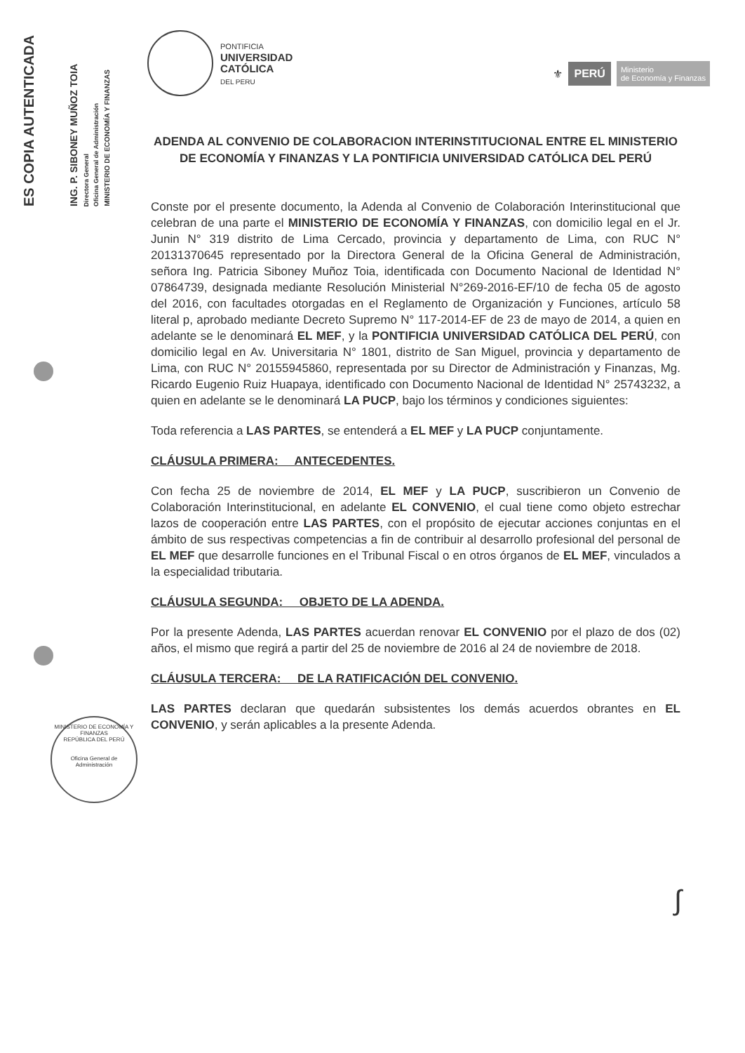ES COPIA AUTENTICADA ING. P. SIBONEY MUÑOZ TOIA Directora General Oficina General de Administración MINISTERIO DE ECONOMÍA Y FINANZAS
PONTIFICIA
UNIVERSIDAD
CATÓLICA
DEL PERU
⚜ PERÚ Ministerio
de Economía y Finanzas
ADENDA AL CONVENIO DE COLABORACION INTERINSTITUCIONAL ENTRE EL MINISTERIO DE ECONOMÍA Y FINANZAS Y LA PONTIFICIA UNIVERSIDAD CATÓLICA DEL PERÚ
Conste por el presente documento, la Adenda al Convenio de Colaboración Interinstitucional que celebran de una parte el MINISTERIO DE ECONOMÍA Y FINANZAS, con domicilio legal en el Jr. Junin N° 319 distrito de Lima Cercado, provincia y departamento de Lima, con RUC N° 20131370645 representado por la Directora General de la Oficina General de Administración, señora Ing. Patricia Siboney Muñoz Toia, identificada con Documento Nacional de Identidad N° 07864739, designada mediante Resolución Ministerial N°269-2016-EF/10 de fecha 05 de agosto del 2016, con facultades otorgadas en el Reglamento de Organización y Funciones, artículo 58 literal p, aprobado mediante Decreto Supremo N° 117-2014-EF de 23 de mayo de 2014, a quien en adelante se le denominará EL MEF, y la PONTIFICIA UNIVERSIDAD CATÓLICA DEL PERÚ, con domicilio legal en Av. Universitaria N° 1801, distrito de San Miguel, provincia y departamento de Lima, con RUC N° 20155945860, representada por su Director de Administración y Finanzas, Mg. Ricardo Eugenio Ruiz Huapaya, identificado con Documento Nacional de Identidad N° 25743232, a quien en adelante se le denominará LA PUCP, bajo los términos y condiciones siguientes:
Toda referencia a LAS PARTES, se entenderá a EL MEF y LA PUCP conjuntamente.
CLÁUSULA PRIMERA: ANTECEDENTES.
Con fecha 25 de noviembre de 2014, EL MEF y LA PUCP, suscribieron un Convenio de Colaboración Interinstitucional, en adelante EL CONVENIO, el cual tiene como objeto estrechar lazos de cooperación entre LAS PARTES, con el propósito de ejecutar acciones conjuntas en el ámbito de sus respectivas competencias a fin de contribuir al desarrollo profesional del personal de EL MEF que desarrolle funciones en el Tribunal Fiscal o en otros órganos de EL MEF, vinculados a la especialidad tributaria.
CLÁUSULA SEGUNDA: OBJETO DE LA ADENDA.
Por la presente Adenda, LAS PARTES acuerdan renovar EL CONVENIO por el plazo de dos (02) años, el mismo que regirá a partir del 25 de noviembre de 2016 al 24 de noviembre de 2018.
CLÁUSULA TERCERA: DE LA RATIFICACIÓN DEL CONVENIO.
LAS PARTES declaran que quedarán subsistentes los demás acuerdos obrantes en EL CONVENIO, y serán aplicables a la presente Adenda.
MINISTERIO DE ECONOMÍA Y FINANZAS
REPÚBLICA DEL PERÚ
Oficina General de Administración
∫